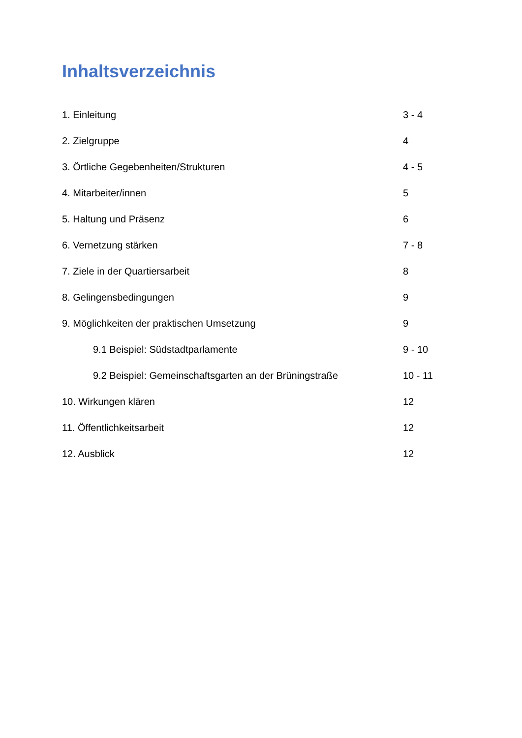Inhaltsverzeichnis
1. Einleitung 3 - 4
2. Zielgruppe 4
3. Örtliche Gegebenheiten/Strukturen 4 - 5
4. Mitarbeiter/innen 5
5. Haltung und Präsenz 6
6. Vernetzung stärken 7 - 8
7. Ziele in der Quartiersarbeit 8
8. Gelingensbedingungen 9
9. Möglichkeiten der praktischen Umsetzung 9
9.1 Beispiel: Südstadtparlamente 9 - 10
9.2 Beispiel: Gemeinschaftsgarten an der Brüningstraße 10 - 11
10. Wirkungen klären 12
11. Öffentlichkeitsarbeit 12
12. Ausblick 12